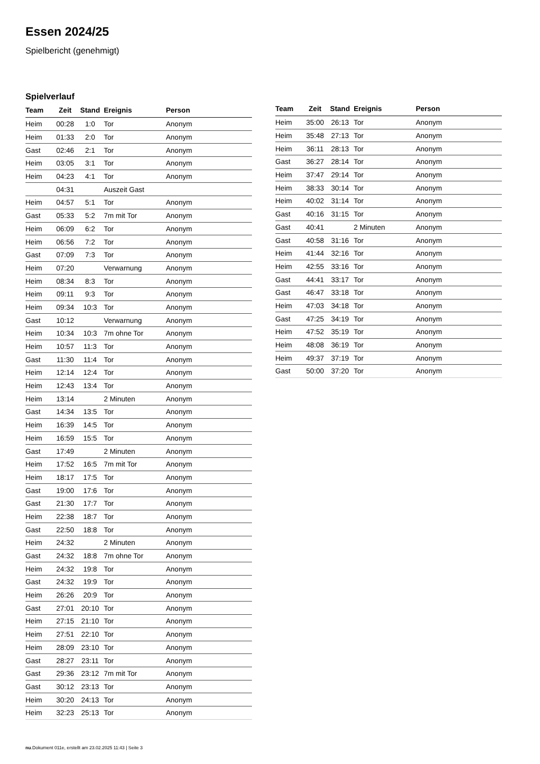Essen 2024/25
Spielbericht (genehmigt)
Spielverlauf
| Team | Zeit | Stand | Ereignis | Person |
| --- | --- | --- | --- | --- |
| Heim | 00:28 | 1:0 | Tor | Anonym |
| Heim | 01:33 | 2:0 | Tor | Anonym |
| Gast | 02:46 | 2:1 | Tor | Anonym |
| Heim | 03:05 | 3:1 | Tor | Anonym |
| Heim | 04:23 | 4:1 | Tor | Anonym |
| | 04:31 | | Auszeit Gast | |
| Heim | 04:57 | 5:1 | Tor | Anonym |
| Gast | 05:33 | 5:2 | 7m mit Tor | Anonym |
| Heim | 06:09 | 6:2 | Tor | Anonym |
| Heim | 06:56 | 7:2 | Tor | Anonym |
| Gast | 07:09 | 7:3 | Tor | Anonym |
| Heim | 07:20 | | Verwarnung | Anonym |
| Heim | 08:34 | 8:3 | Tor | Anonym |
| Heim | 09:11 | 9:3 | Tor | Anonym |
| Heim | 09:34 | 10:3 | Tor | Anonym |
| Gast | 10:12 | | Verwarnung | Anonym |
| Heim | 10:34 | 10:3 | 7m ohne Tor | Anonym |
| Heim | 10:57 | 11:3 | Tor | Anonym |
| Gast | 11:30 | 11:4 | Tor | Anonym |
| Heim | 12:14 | 12:4 | Tor | Anonym |
| Heim | 12:43 | 13:4 | Tor | Anonym |
| Heim | 13:14 | | 2 Minuten | Anonym |
| Gast | 14:34 | 13:5 | Tor | Anonym |
| Heim | 16:39 | 14:5 | Tor | Anonym |
| Heim | 16:59 | 15:5 | Tor | Anonym |
| Gast | 17:49 | | 2 Minuten | Anonym |
| Heim | 17:52 | 16:5 | 7m mit Tor | Anonym |
| Heim | 18:17 | 17:5 | Tor | Anonym |
| Gast | 19:00 | 17:6 | Tor | Anonym |
| Gast | 21:30 | 17:7 | Tor | Anonym |
| Heim | 22:38 | 18:7 | Tor | Anonym |
| Gast | 22:50 | 18:8 | Tor | Anonym |
| Heim | 24:32 | | 2 Minuten | Anonym |
| Gast | 24:32 | 18:8 | 7m ohne Tor | Anonym |
| Heim | 24:32 | 19:8 | Tor | Anonym |
| Gast | 24:32 | 19:9 | Tor | Anonym |
| Heim | 26:26 | 20:9 | Tor | Anonym |
| Gast | 27:01 | 20:10 | Tor | Anonym |
| Heim | 27:15 | 21:10 | Tor | Anonym |
| Heim | 27:51 | 22:10 | Tor | Anonym |
| Heim | 28:09 | 23:10 | Tor | Anonym |
| Gast | 28:27 | 23:11 | Tor | Anonym |
| Gast | 29:36 | 23:12 | 7m mit Tor | Anonym |
| Gast | 30:12 | 23:13 | Tor | Anonym |
| Heim | 30:20 | 24:13 | Tor | Anonym |
| Heim | 32:23 | 25:13 | Tor | Anonym |
| Team | Zeit | Stand | Ereignis | Person |
| --- | --- | --- | --- | --- |
| Heim | 35:00 | 26:13 | Tor | Anonym |
| Heim | 35:48 | 27:13 | Tor | Anonym |
| Heim | 36:11 | 28:13 | Tor | Anonym |
| Gast | 36:27 | 28:14 | Tor | Anonym |
| Heim | 37:47 | 29:14 | Tor | Anonym |
| Heim | 38:33 | 30:14 | Tor | Anonym |
| Heim | 40:02 | 31:14 | Tor | Anonym |
| Gast | 40:16 | 31:15 | Tor | Anonym |
| Gast | 40:41 | | 2 Minuten | Anonym |
| Gast | 40:58 | 31:16 | Tor | Anonym |
| Heim | 41:44 | 32:16 | Tor | Anonym |
| Heim | 42:55 | 33:16 | Tor | Anonym |
| Gast | 44:41 | 33:17 | Tor | Anonym |
| Gast | 46:47 | 33:18 | Tor | Anonym |
| Heim | 47:03 | 34:18 | Tor | Anonym |
| Gast | 47:25 | 34:19 | Tor | Anonym |
| Heim | 47:52 | 35:19 | Tor | Anonym |
| Heim | 48:08 | 36:19 | Tor | Anonym |
| Heim | 49:37 | 37:19 | Tor | Anonym |
| Gast | 50:00 | 37:20 | Tor | Anonym |
nu.Dokument 011e, erstellt am 23.02.2025 11:43 | Seite 3